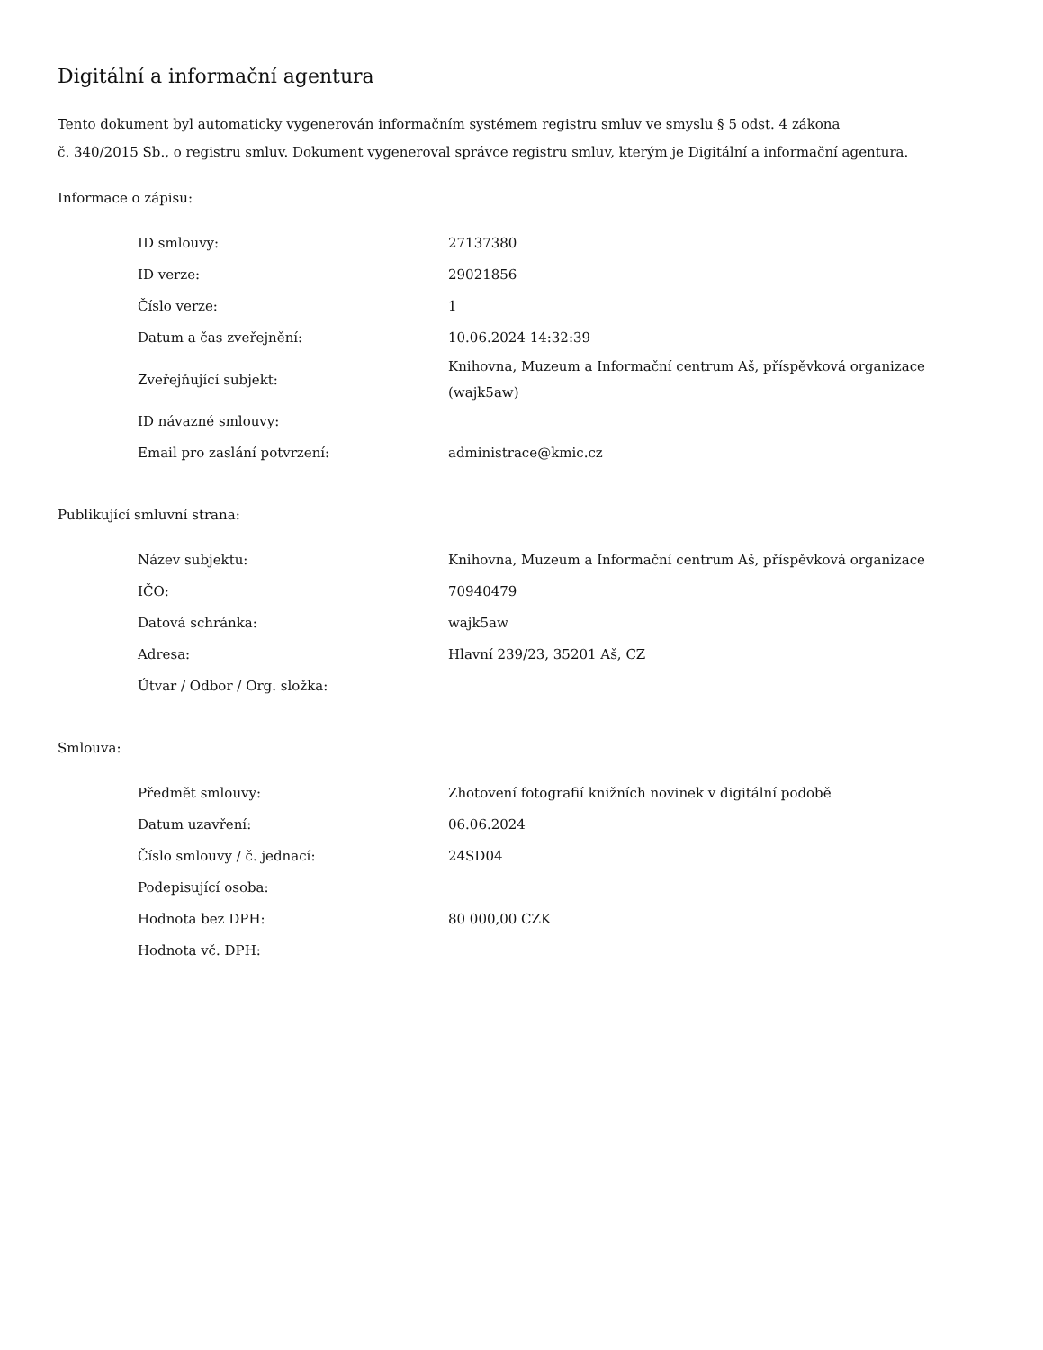Digitální a informační agentura
Tento dokument byl automaticky vygenerován informačním systémem registru smluv ve smyslu § 5 odst. 4 zákona
č. 340/2015 Sb., o registru smluv. Dokument vygeneroval správce registru smluv, kterým je Digitální a informační agentura.
Informace o zápisu:
| ID smlouvy: | 27137380 |
| ID verze: | 29021856 |
| Číslo verze: | 1 |
| Datum a čas zveřejnění: | 10.06.2024 14:32:39 |
| Zveřejňující subjekt: | Knihovna, Muzeum a Informační centrum Aš, příspěvková organizace (wajk5aw) |
| ID návazné smlouvy: | |
| Email pro zaslání potvrzení: | administrace@kmic.cz |
Publikující smluvní strana:
| Název subjektu: | Knihovna, Muzeum a Informační centrum Aš, příspěvková organizace |
| IČO: | 70940479 |
| Datová schránka: | wajk5aw |
| Adresa: | Hlavní 239/23, 35201 Aš, CZ |
| Útvar / Odbor / Org. složka: | |
Smlouva:
| Předmět smlouvy: | Zhotovení fotografií knižních novinek v digitální podobě |
| Datum uzavření: | 06.06.2024 |
| Číslo smlouvy / č. jednací: | 24SD04 |
| Podepisující osoba: | |
| Hodnota bez DPH: | 80 000,00 CZK |
| Hodnota vč. DPH: | |